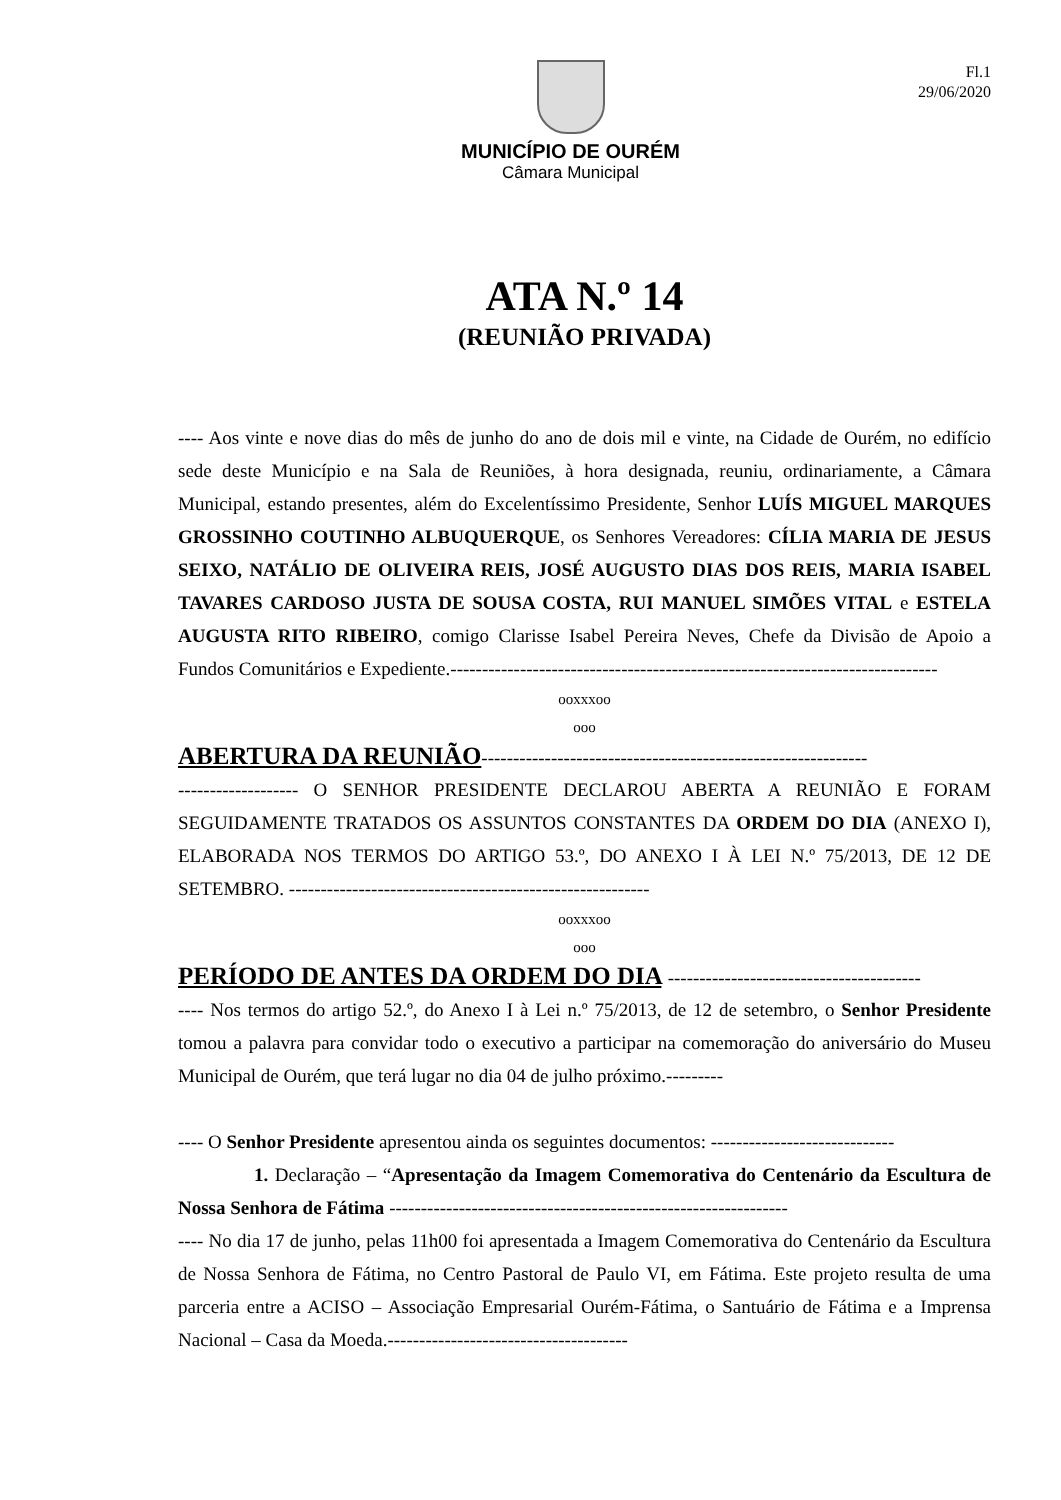Fl.1
29/06/2020
MUNICÍPIO DE OURÉM
Câmara Municipal
ATA N.º 14
(REUNIÃO PRIVADA)
---- Aos vinte e nove dias do mês de junho do ano de dois mil e vinte, na Cidade de Ourém, no edifício sede deste Município e na Sala de Reuniões, à hora designada, reuniu, ordinariamente, a Câmara Municipal, estando presentes, além do Excelentíssimo Presidente, Senhor LUÍS MIGUEL MARQUES GROSSINHO COUTINHO ALBUQUERQUE, os Senhores Vereadores: CÍLIA MARIA DE JESUS SEIXO, NATÁLIO DE OLIVEIRA REIS, JOSÉ AUGUSTO DIAS DOS REIS, MARIA ISABEL TAVARES CARDOSO JUSTA DE SOUSA COSTA, RUI MANUEL SIMÕES VITAL e ESTELA AUGUSTA RITO RIBEIRO, comigo Clarisse Isabel Pereira Neves, Chefe da Divisão de Apoio a Fundos Comunitários e Expediente.-----------------------------------------------------------------------------
ooxxxoo
ooo
ABERTURA DA REUNIÃO-------------------------------------------------------------
------------------- O SENHOR PRESIDENTE DECLAROU ABERTA A REUNIÃO E FORAM SEGUIDAMENTE TRATADOS OS ASSUNTOS CONSTANTES DA ORDEM DO DIA (ANEXO I), ELABORADA NOS TERMOS DO ARTIGO 53.º, DO ANEXO I À LEI N.º 75/2013, DE 12 DE SETEMBRO. ---------------------------------------------------------
ooxxxoo
ooo
PERÍODO DE ANTES DA ORDEM DO DIA ----------------------------------------
---- Nos termos do artigo 52.º, do Anexo I à Lei n.º 75/2013, de 12 de setembro, o Senhor Presidente tomou a palavra para convidar todo o executivo a participar na comemoração do aniversário do Museu Municipal de Ourém, que terá lugar no dia 04 de julho próximo.---------
---- O Senhor Presidente apresentou ainda os seguintes documentos: -----------------------------
1. Declaração – “Apresentação da Imagem Comemorativa do Centenário da Escultura de Nossa Senhora de Fátima ---------------------------------------------------------------
---- No dia 17 de junho, pelas 11h00 foi apresentada a Imagem Comemorativa do Centenário da Escultura de Nossa Senhora de Fátima, no Centro Pastoral de Paulo VI, em Fátima. Este projeto resulta de uma parceria entre a ACISO – Associação Empresarial Ourém-Fátima, o Santuário de Fátima e a Imprensa Nacional – Casa da Moeda.--------------------------------------